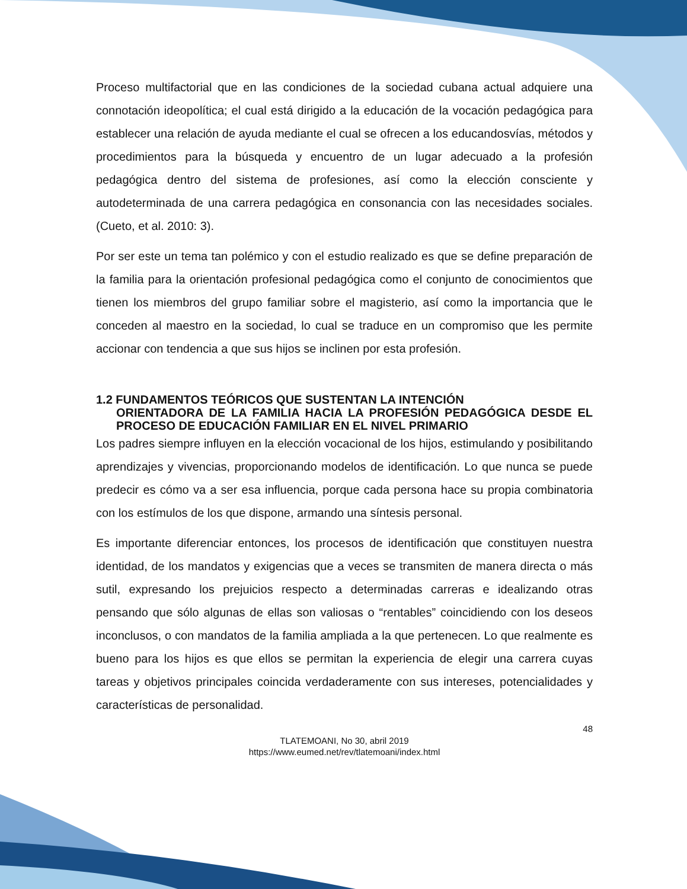Proceso multifactorial que en las condiciones de la sociedad cubana actual adquiere una connotación ideopolítica; el cual está dirigido a la educación de la vocación pedagógica para establecer una relación de ayuda mediante el cual se ofrecen a los educandosvías, métodos y procedimientos para la búsqueda y encuentro de un lugar adecuado a la profesión pedagógica dentro del sistema de profesiones, así como la elección consciente y autodeterminada de una carrera pedagógica en consonancia con las necesidades sociales. (Cueto, et al. 2010: 3).
Por ser este un tema tan polémico y con el estudio realizado es que se define preparación de la familia para la orientación profesional pedagógica como el conjunto de conocimientos que tienen los miembros del grupo familiar sobre el magisterio, así como la importancia que le conceden al maestro en la sociedad, lo cual se traduce en un compromiso que les permite accionar con tendencia a que sus hijos se inclinen por esta profesión.
1.2 FUNDAMENTOS TEÓRICOS QUE SUSTENTAN LA INTENCIÓN
ORIENTADORA DE LA FAMILIA HACIA LA PROFESIÓN PEDAGÓGICA DESDE EL PROCESO DE EDUCACIÓN FAMILIAR EN EL NIVEL PRIMARIO
Los padres siempre influyen en la elección vocacional de los hijos, estimulando y posibilitando aprendizajes y vivencias, proporcionando modelos de identificación. Lo que nunca se puede predecir es cómo va a ser esa influencia, porque cada persona hace su propia combinatoria con los estímulos de los que dispone, armando una síntesis personal.
Es importante diferenciar entonces, los procesos de identificación que constituyen nuestra identidad, de los mandatos y exigencias que a veces se transmiten de manera directa o más sutil, expresando los prejuicios respecto a determinadas carreras e idealizando otras pensando que sólo algunas de ellas son valiosas o “rentables” coincidiendo con los deseos inconclusos, o con mandatos de la familia ampliada a la que pertenecen. Lo que realmente es bueno para los hijos es que ellos se permitan la experiencia de elegir una carrera cuyas tareas y objetivos principales coincida verdaderamente con sus intereses, potencialidades y características de personalidad.
48
TLATEMOANI, No 30, abril 2019
https://www.eumed.net/rev/tlatemoani/index.html